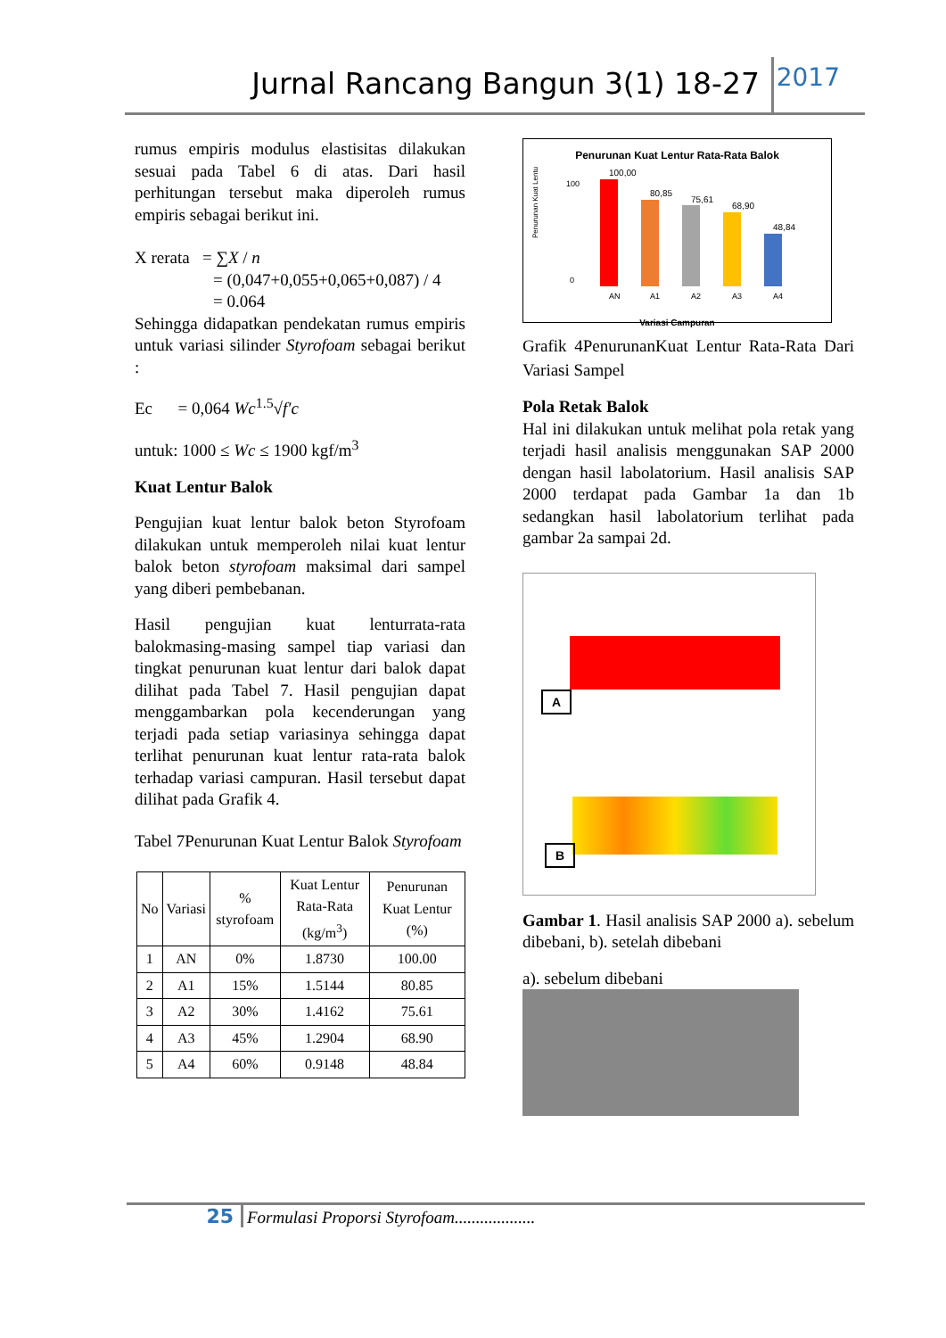Jurnal Rancang Bangun 3(1) 18-27
2017
rumus empiris modulus elastisitas dilakukan sesuai pada Tabel 6 di atas. Dari hasil perhitungan tersebut maka diperoleh rumus empiris sebagai berikut ini.
X rerata = ∑X / n
= (0,047+0,055+0,065+0,087) / 4
= 0.064
Sehingga didapatkan pendekatan rumus empiris untuk variasi silinder Styrofoam sebagai berikut :
Ec = 0,064 Wc<sup>1.5</sup>√f′c
untuk: 1000 ≤ Wc ≤ 1900 kgf/m<sup>3</sup>
Kuat Lentur Balok
Pengujian kuat lentur balok beton Styrofoam dilakukan untuk memperoleh nilai kuat lentur balok beton styrofoam maksimal dari sampel yang diberi pembebanan.
Hasil pengujian kuat lenturrata-rata balokmasing-masing sampel tiap variasi dan tingkat penurunan kuat lentur dari balok dapat dilihat pada Tabel 7. Hasil pengujian dapat menggambarkan pola kecenderungan yang terjadi pada setiap variasinya sehingga dapat terlihat penurunan kuat lentur rata-rata balok terhadap variasi campuran. Hasil tersebut dapat dilihat pada Grafik 4.
Tabel 7Penurunan Kuat Lentur Balok Styrofoam
| No | Variasi | % styrofoam | Kuat Lentur Rata-Rata (kg/m<sup>3</sup>) | Penurunan Kuat Lentur (%) |
| --- | --- | --- | --- | --- |
| 1 | AN | 0% | 1.8730 | 100.00 |
| 2 | A1 | 15% | 1.5144 | 80.85 |
| 3 | A2 | 30% | 1.4162 | 75.61 |
| 4 | A3 | 45% | 1.2904 | 68.90 |
| 5 | A4 | 60% | 0.9148 | 48.84 |
Penurunan Kuat Lentur Rata-Rata Balok
Penurunan Kuat Lentur (%)
100
0
100,00
80,85
75,61
68,90
48,84
AN
A1
A2
A3
A4
Variasi Campuran
Grafik 4PenurunanKuat Lentur Rata-Rata Dari Variasi Sampel
Pola Retak Balok
Hal ini dilakukan untuk melihat pola retak yang terjadi hasil analisis menggunakan SAP 2000 dengan hasil labolatorium. Hasil analisis SAP 2000 terdapat pada Gambar 1a dan 1b sedangkan hasil labolatorium terlihat pada gambar 2a sampai 2d.
A
B
Gambar 1. Hasil analisis SAP 2000 a). sebelum dibebani, b). setelah dibebani
a). sebelum dibebani
25 Formulasi Proporsi Styrofoam...................